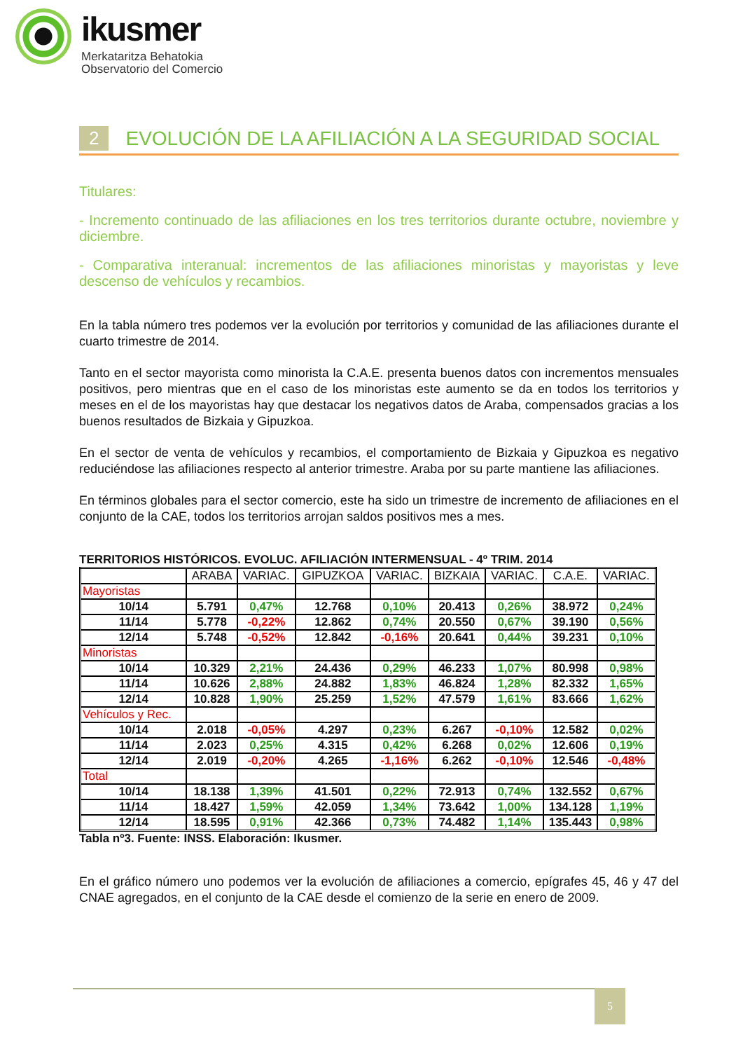ikusmer
Merkataritza Behatokia
Observatorio del Comercio
2 EVOLUCIÓN DE LA AFILIACIÓN A LA SEGURIDAD SOCIAL
Titulares:
- Incremento continuado de las afiliaciones en los tres territorios durante octubre, noviembre y diciembre.
- Comparativa interanual: incrementos de las afiliaciones minoristas y mayoristas y leve descenso de vehículos y recambios.
En la tabla número tres podemos ver la evolución por territorios y comunidad de las afiliaciones durante el cuarto trimestre de 2014.
Tanto en el sector mayorista como minorista la C.A.E. presenta buenos datos con incrementos mensuales positivos, pero mientras que en el caso de los minoristas este aumento se da en todos los territorios y meses en el de los mayoristas hay que destacar los negativos datos de Araba, compensados gracias a los buenos resultados de Bizkaia y Gipuzkoa.
En el sector de venta de vehículos y recambios, el comportamiento de Bizkaia y Gipuzkoa es negativo reduciéndose las afiliaciones respecto al anterior trimestre. Araba por su parte mantiene las afiliaciones.
En términos globales para el sector comercio, este ha sido un trimestre de incremento de afiliaciones en el conjunto de la CAE, todos los territorios arrojan saldos positivos mes a mes.
TERRITORIOS HISTÓRICOS. EVOLUC. AFILIACIÓN INTERMENSUAL - 4º TRIM. 2014
| | ARABA | VARIAC. | GIPUZKOA | VARIAC. | BIZKAIA | VARIAC. | C.A.E. | VARIAC. |
| --- | --- | --- | --- | --- | --- | --- | --- | --- |
| Mayoristas | | | | | | | | |
| 10/14 | 5.791 | 0,47% | 12.768 | 0,10% | 20.413 | 0,26% | 38.972 | 0,24% |
| 11/14 | 5.778 | -0,22% | 12.862 | 0,74% | 20.550 | 0,67% | 39.190 | 0,56% |
| 12/14 | 5.748 | -0,52% | 12.842 | -0,16% | 20.641 | 0,44% | 39.231 | 0,10% |
| Minoristas | | | | | | | | |
| 10/14 | 10.329 | 2,21% | 24.436 | 0,29% | 46.233 | 1,07% | 80.998 | 0,98% |
| 11/14 | 10.626 | 2,88% | 24.882 | 1,83% | 46.824 | 1,28% | 82.332 | 1,65% |
| 12/14 | 10.828 | 1,90% | 25.259 | 1,52% | 47.579 | 1,61% | 83.666 | 1,62% |
| Vehículos y Rec. | | | | | | | | |
| 10/14 | 2.018 | -0,05% | 4.297 | 0,23% | 6.267 | -0,10% | 12.582 | 0,02% |
| 11/14 | 2.023 | 0,25% | 4.315 | 0,42% | 6.268 | 0,02% | 12.606 | 0,19% |
| 12/14 | 2.019 | -0,20% | 4.265 | -1,16% | 6.262 | -0,10% | 12.546 | -0,48% |
| Total | | | | | | | | |
| 10/14 | 18.138 | 1,39% | 41.501 | 0,22% | 72.913 | 0,74% | 132.552 | 0,67% |
| 11/14 | 18.427 | 1,59% | 42.059 | 1,34% | 73.642 | 1,00% | 134.128 | 1,19% |
| 12/14 | 18.595 | 0,91% | 42.366 | 0,73% | 74.482 | 1,14% | 135.443 | 0,98% |
Tabla nº3. Fuente: INSS. Elaboración: Ikusmer.
En el gráfico número uno podemos ver la evolución de afiliaciones a comercio, epígrafes 45, 46 y 47 del CNAE agregados, en el conjunto de la CAE desde el comienzo de la serie en enero de 2009.
5